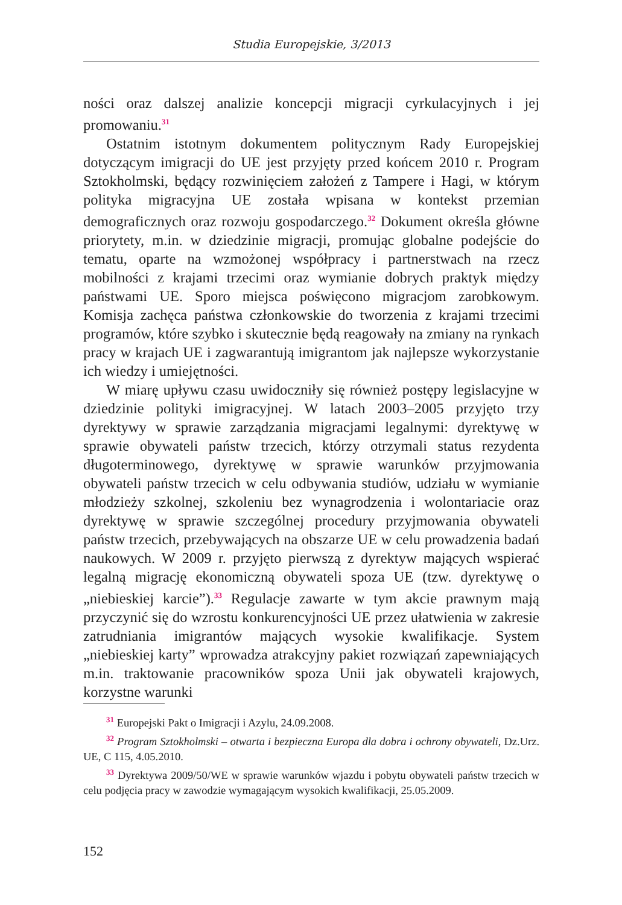Studia Europejskie, 3/2013
ności oraz dalszej analizie koncepcji migracji cyrkulacyjnych i jej promowaniu.<sup>31</sup>
Ostatnim istotnym dokumentem politycznym Rady Europejskiej dotyczącym imigracji do UE jest przyjęty przed końcem 2010 r. Program Sztokholmski, będący rozwinięciem założeń z Tampere i Hagi, w którym polityka migracyjna UE została wpisana w kontekst przemian demograficznych oraz rozwoju gospodarczego.<sup>32</sup> Dokument określa główne priorytety, m.in. w dziedzinie migracji, promując globalne podejście do tematu, oparte na wzmożonej współpracy i partnerstwach na rzecz mobilności z krajami trzecimi oraz wymianie dobrych praktyk między państwami UE. Sporo miejsca poświęcono migracjom zarobkowym. Komisja zachęca państwa członkowskie do tworzenia z krajami trzecimi programów, które szybko i skutecznie będą reagowały na zmiany na rynkach pracy w krajach UE i zagwarantują imigrantom jak najlepsze wykorzystanie ich wiedzy i umiejętności.
W miarę upływu czasu uwidoczniły się również postępy legislacyjne w dziedzinie polityki imigracyjnej. W latach 2003–2005 przyjęto trzy dyrektywy w sprawie zarządzania migracjami legalnymi: dyrektywę w sprawie obywateli państw trzecich, którzy otrzymali status rezydenta długoterminowego, dyrektywę w sprawie warunków przyjmowania obywateli państw trzecich w celu odbywania studiów, udziału w wymianie młodzieży szkolnej, szkoleniu bez wynagrodzenia i wolontariacie oraz dyrektywę w sprawie szczególnej procedury przyjmowania obywateli państw trzecich, przebywających na obszarze UE w celu prowadzenia badań naukowych. W 2009 r. przyjęto pierwszą z dyrektyw mających wspierać legalną migrację ekonomiczną obywateli spoza UE (tzw. dyrektywę o „niebieskiej karcie”).<sup>33</sup> Regulacje zawarte w tym akcie prawnym mają przyczynić się do wzrostu konkurencyjności UE przez ułatwienia w zakresie zatrudniania imigrantów mających wysokie kwalifikacje. System „niebieskiej karty” wprowadza atrakcyjny pakiet rozwiązań zapewniających m.in. traktowanie pracowników spoza Unii jak obywateli krajowych, korzystne warunki
<sup>31</sup> Europejski Pakt o Imigracji i Azylu, 24.09.2008.
<sup>32</sup> Program Sztokholmski – otwarta i bezpieczna Europa dla dobra i ochrony obywateli, Dz.Urz. UE, C 115, 4.05.2010.
<sup>33</sup> Dyrektywa 2009/50/WE w sprawie warunków wjazdu i pobytu obywateli państw trzecich w celu podjęcia pracy w zawodzie wymagającym wysokich kwalifikacji, 25.05.2009.
152